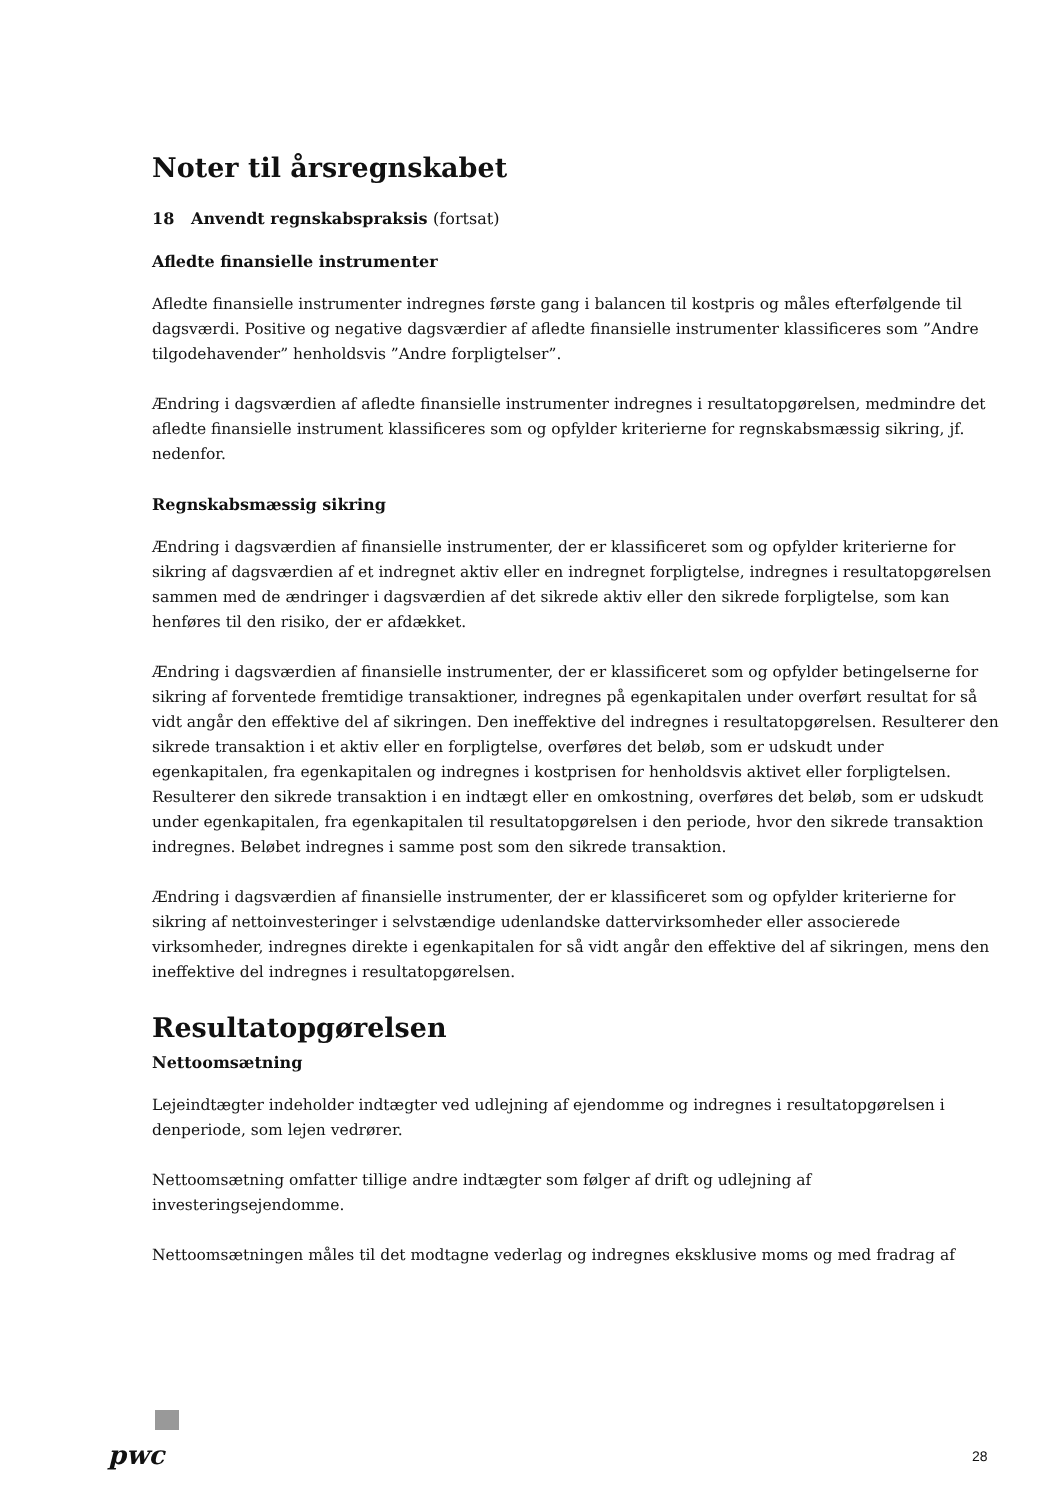Noter til årsregnskabet
18 Anvendt regnskabspraksis (fortsat)
Afledte finansielle instrumenter
Afledte finansielle instrumenter indregnes første gang i balancen til kostpris og måles efterfølgende til dagsværdi. Positive og negative dagsværdier af afledte finansielle instrumenter klassificeres som ”Andre tilgodehavender” henholdsvis ”Andre forpligtelser”.
Ændring i dagsværdien af afledte finansielle instrumenter indregnes i resultatopgørelsen, medmindre det afledte finansielle instrument klassificeres som og opfylder kriterierne for regnskabsmæssig sikring, jf. nedenfor.
Regnskabsmæssig sikring
Ændring i dagsværdien af finansielle instrumenter, der er klassificeret som og opfylder kriterierne for sikring af dagsværdien af et indregnet aktiv eller en indregnet forpligtelse, indregnes i resultatopgørelsen sammen med de ændringer i dagsværdien af det sikrede aktiv eller den sikrede forpligtelse, som kan henføres til den risiko, der er afdækket.
Ændring i dagsværdien af finansielle instrumenter, der er klassificeret som og opfylder betingelserne for sikring af forventede fremtidige transaktioner, indregnes på egenkapitalen under overført resultat for så vidt angår den effektive del af sikringen. Den ineffektive del indregnes i resultatopgørelsen. Resulterer den sikrede transaktion i et aktiv eller en forpligtelse, overføres det beløb, som er udskudt under egenkapitalen, fra egenkapitalen og indregnes i kostprisen for henholdsvis aktivet eller forpligtelsen. Resulterer den sikrede transaktion i en indtægt eller en omkostning, overføres det beløb, som er udskudt under egenkapitalen, fra egenkapitalen til resultatopgørelsen i den periode, hvor den sikrede transaktion indregnes. Beløbet indregnes i samme post som den sikrede transaktion.
Ændring i dagsværdien af finansielle instrumenter, der er klassificeret som og opfylder kriterierne for sikring af nettoinvesteringer i selvstændige udenlandske dattervirksomheder eller associerede virksomheder, indregnes direkte i egenkapitalen for så vidt angår den effektive del af sikringen, mens den ineffektive del indregnes i resultatopgørelsen.
Resultatopgørelsen
Nettoomsætning
Lejeindtægter indeholder indtægter ved udlejning af ejendomme og indregnes i resultatopgørelsen i denperiode, som lejen vedrører.
Nettoomsætning omfatter tillige andre indtægter som følger af drift og udlejning af investeringsejendomme.
Nettoomsætningen måles til det modtagne vederlag og indregnes eksklusive moms og med fradrag af
pwc 28